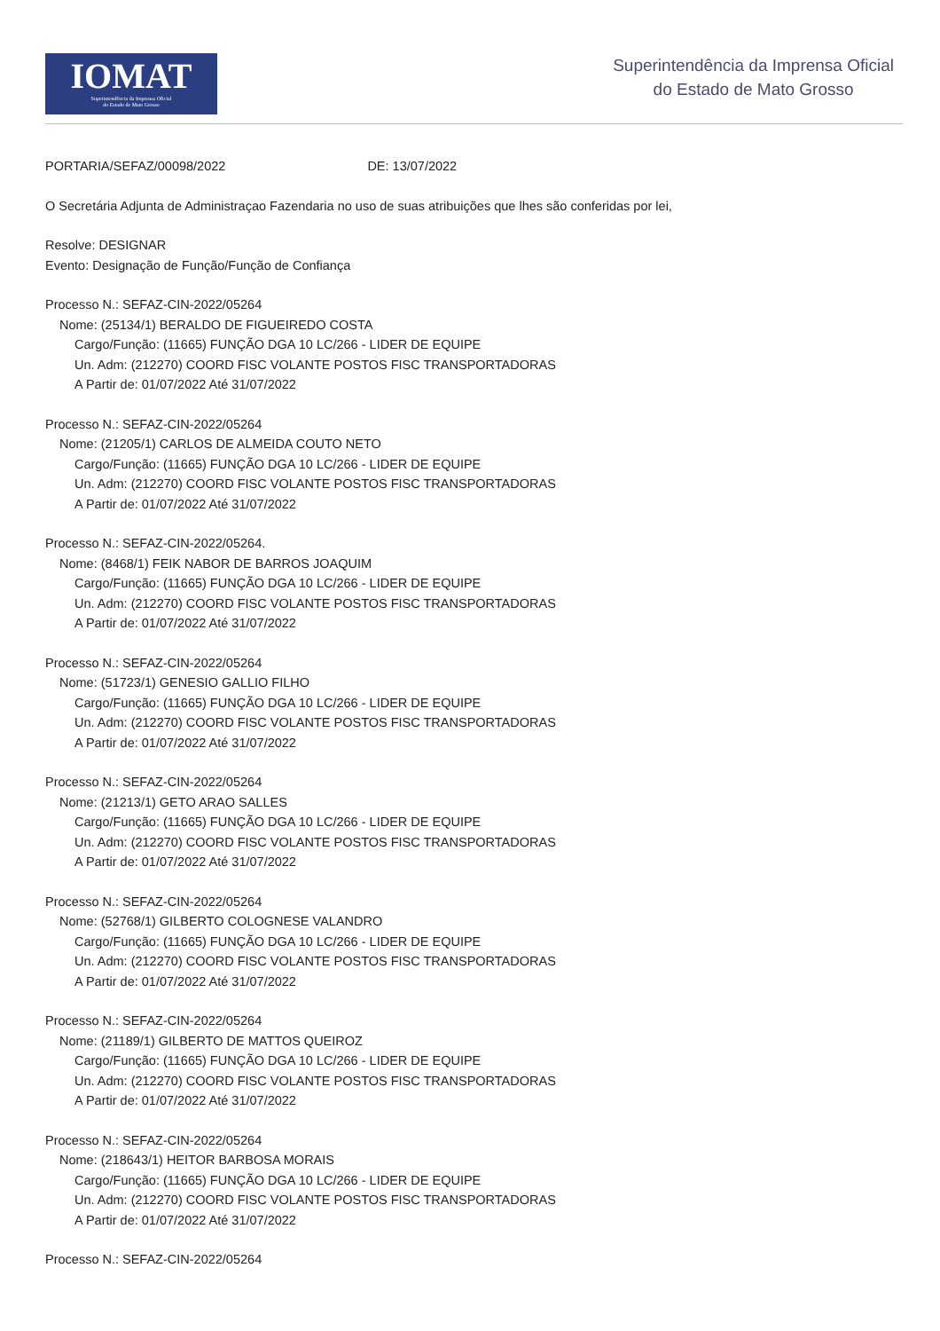IOMAT
Superintendência da Imprensa Oficial
do Estado de Mato Grosso
Superintendência da Imprensa Oficial
do Estado de Mato Grosso
PORTARIA/SEFAZ/00098/2022 DE: 13/07/2022
O Secretária Adjunta de Administraçao Fazendaria no uso de suas atribuições que lhes são conferidas por lei,
Resolve: DESIGNAR
Evento: Designação de Função/Função de Confiança
Processo N.: SEFAZ-CIN-2022/05264
Nome: (25134/1) BERALDO DE FIGUEIREDO COSTA
Cargo/Função: (11665) FUNÇÃO DGA 10 LC/266 - LIDER DE EQUIPE
Un. Adm: (212270) COORD FISC VOLANTE POSTOS FISC TRANSPORTADORAS
A Partir de: 01/07/2022 Até 31/07/2022
Processo N.: SEFAZ-CIN-2022/05264
Nome: (21205/1) CARLOS DE ALMEIDA COUTO NETO
Cargo/Função: (11665) FUNÇÃO DGA 10 LC/266 - LIDER DE EQUIPE
Un. Adm: (212270) COORD FISC VOLANTE POSTOS FISC TRANSPORTADORAS
A Partir de: 01/07/2022 Até 31/07/2022
Processo N.: SEFAZ-CIN-2022/05264.
Nome: (8468/1) FEIK NABOR DE BARROS JOAQUIM
Cargo/Função: (11665) FUNÇÃO DGA 10 LC/266 - LIDER DE EQUIPE
Un. Adm: (212270) COORD FISC VOLANTE POSTOS FISC TRANSPORTADORAS
A Partir de: 01/07/2022 Até 31/07/2022
Processo N.: SEFAZ-CIN-2022/05264
Nome: (51723/1) GENESIO GALLIO FILHO
Cargo/Função: (11665) FUNÇÃO DGA 10 LC/266 - LIDER DE EQUIPE
Un. Adm: (212270) COORD FISC VOLANTE POSTOS FISC TRANSPORTADORAS
A Partir de: 01/07/2022 Até 31/07/2022
Processo N.: SEFAZ-CIN-2022/05264
Nome: (21213/1) GETO ARAO SALLES
Cargo/Função: (11665) FUNÇÃO DGA 10 LC/266 - LIDER DE EQUIPE
Un. Adm: (212270) COORD FISC VOLANTE POSTOS FISC TRANSPORTADORAS
A Partir de: 01/07/2022 Até 31/07/2022
Processo N.: SEFAZ-CIN-2022/05264
Nome: (52768/1) GILBERTO COLOGNESE VALANDRO
Cargo/Função: (11665) FUNÇÃO DGA 10 LC/266 - LIDER DE EQUIPE
Un. Adm: (212270) COORD FISC VOLANTE POSTOS FISC TRANSPORTADORAS
A Partir de: 01/07/2022 Até 31/07/2022
Processo N.: SEFAZ-CIN-2022/05264
Nome: (21189/1) GILBERTO DE MATTOS QUEIROZ
Cargo/Função: (11665) FUNÇÃO DGA 10 LC/266 - LIDER DE EQUIPE
Un. Adm: (212270) COORD FISC VOLANTE POSTOS FISC TRANSPORTADORAS
A Partir de: 01/07/2022 Até 31/07/2022
Processo N.: SEFAZ-CIN-2022/05264
Nome: (218643/1) HEITOR BARBOSA MORAIS
Cargo/Função: (11665) FUNÇÃO DGA 10 LC/266 - LIDER DE EQUIPE
Un. Adm: (212270) COORD FISC VOLANTE POSTOS FISC TRANSPORTADORAS
A Partir de: 01/07/2022 Até 31/07/2022
Processo N.: SEFAZ-CIN-2022/05264